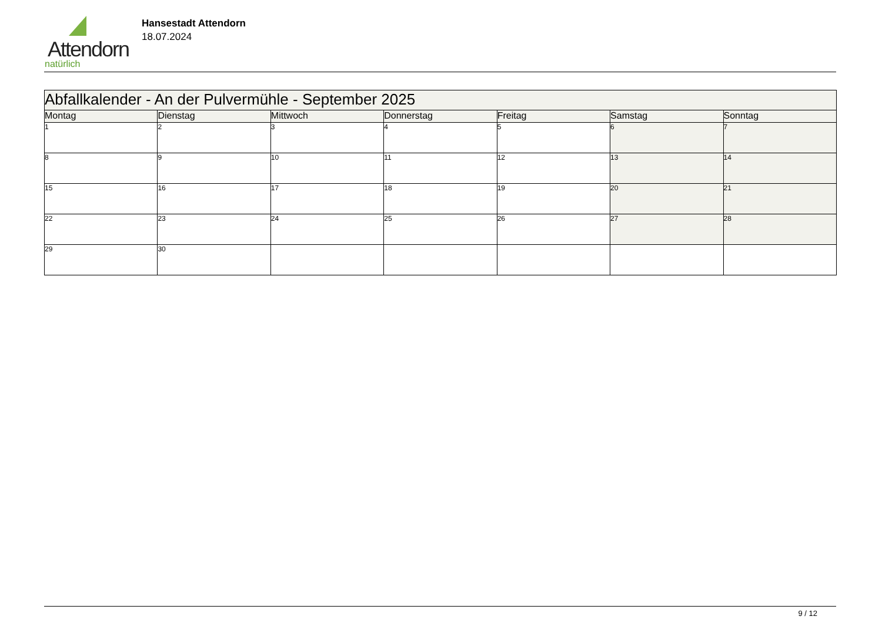Attendorn
natürlich
Hansestadt Attendorn
18.07.2024
| Abfallkalender - An der Pulvermühle - September 2025 | | | | | | |
| Montag | Dienstag | Mittwoch | Donnerstag | Freitag | Samstag | Sonntag |
| 1 | 2 | 3 | 4 | 5 | 6 | 7 |
| 8 | 9 | 10 | 11 | 12 | 13 | 14 |
| 15 | 16 | 17 | 18 | 19 | 20 | 21 |
| 22 | 23 | 24 | 25 | 26 | 27 | 28 |
| 29 | 30 | | | | | |
9 / 12